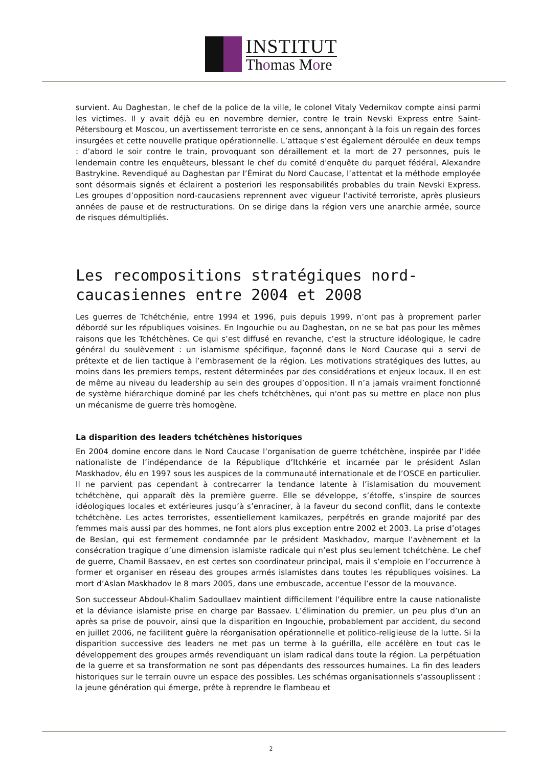INSTITUT
Thomas More
survient. Au Daghestan, le chef de la police de la ville, le colonel Vitaly Vedernikov compte ainsi parmi les victimes. Il y avait déjà eu en novembre dernier, contre le train Nevski Express entre Saint-Pétersbourg et Moscou, un avertissement terroriste en ce sens, annonçant à la fois un regain des forces insurgées et cette nouvelle pratique opérationnelle. L’attaque s’est également déroulée en deux temps : d’abord le soir contre le train, provoquant son déraillement et la mort de 27 personnes, puis le lendemain contre les enquêteurs, blessant le chef du comité d'enquête du parquet fédéral, Alexandre Bastrykine. Revendiqué au Daghestan par l’Émirat du Nord Caucase, l’attentat et la méthode employée sont désormais signés et éclairent a posteriori les responsabilités probables du train Nevski Express. Les groupes d’opposition nord-caucasiens reprennent avec vigueur l’activité terroriste, après plusieurs années de pause et de restructurations. On se dirige dans la région vers une anarchie armée, source de risques démultipliés.
Les recompositions stratégiques nord-caucasiennes entre 2004 et 2008
Les guerres de Tchétchénie, entre 1994 et 1996, puis depuis 1999, n’ont pas à proprement parler débordé sur les républiques voisines. En Ingouchie ou au Daghestan, on ne se bat pas pour les mêmes raisons que les Tchétchènes. Ce qui s’est diffusé en revanche, c’est la structure idéologique, le cadre général du soulèvement : un islamisme spécifique, façonné dans le Nord Caucase qui a servi de prétexte et de lien tactique à l’embrasement de la région. Les motivations stratégiques des luttes, au moins dans les premiers temps, restent déterminées par des considérations et enjeux locaux. Il en est de même au niveau du leadership au sein des groupes d’opposition. Il n’a jamais vraiment fonctionné de système hiérarchique dominé par les chefs tchétchènes, qui n'ont pas su mettre en place non plus un mécanisme de guerre très homogène.
La disparition des leaders tchétchènes historiques
En 2004 domine encore dans le Nord Caucase l’organisation de guerre tchétchène, inspirée par l’idée nationaliste de l’indépendance de la République d’Itchkérie et incarnée par le président Aslan Maskhadov, élu en 1997 sous les auspices de la communauté internationale et de l’OSCE en particulier. Il ne parvient pas cependant à contrecarrer la tendance latente à l’islamisation du mouvement tchétchène, qui apparaît dès la première guerre. Elle se développe, s’étoffe, s’inspire de sources idéologiques locales et extérieures jusqu’à s’enraciner, à la faveur du second conflit, dans le contexte tchétchène. Les actes terroristes, essentiellement kamikazes, perpétrés en grande majorité par des femmes mais aussi par des hommes, ne font alors plus exception entre 2002 et 2003. La prise d’otages de Beslan, qui est fermement condamnée par le président Maskhadov, marque l’avènement et la consécration tragique d’une dimension islamiste radicale qui n’est plus seulement tchétchène. Le chef de guerre, Chamil Bassaev, en est certes son coordinateur principal, mais il s’emploie en l’occurrence à former et organiser en réseau des groupes armés islamistes dans toutes les républiques voisines. La mort d’Aslan Maskhadov le 8 mars 2005, dans une embuscade, accentue l’essor de la mouvance.
Son successeur Abdoul-Khalim Sadoullaev maintient difficilement l’équilibre entre la cause nationaliste et la déviance islamiste prise en charge par Bassaev. L’élimination du premier, un peu plus d’un an après sa prise de pouvoir, ainsi que la disparition en Ingouchie, probablement par accident, du second en juillet 2006, ne facilitent guère la réorganisation opérationnelle et politico-religieuse de la lutte. Si la disparition successive des leaders ne met pas un terme à la guérilla, elle accélère en tout cas le développement des groupes armés revendiquant un islam radical dans toute la région. La perpétuation de la guerre et sa transformation ne sont pas dépendants des ressources humaines. La fin des leaders historiques sur le terrain ouvre un espace des possibles. Les schémas organisationnels s’assouplissent : la jeune génération qui émerge, prête à reprendre le flambeau et
2